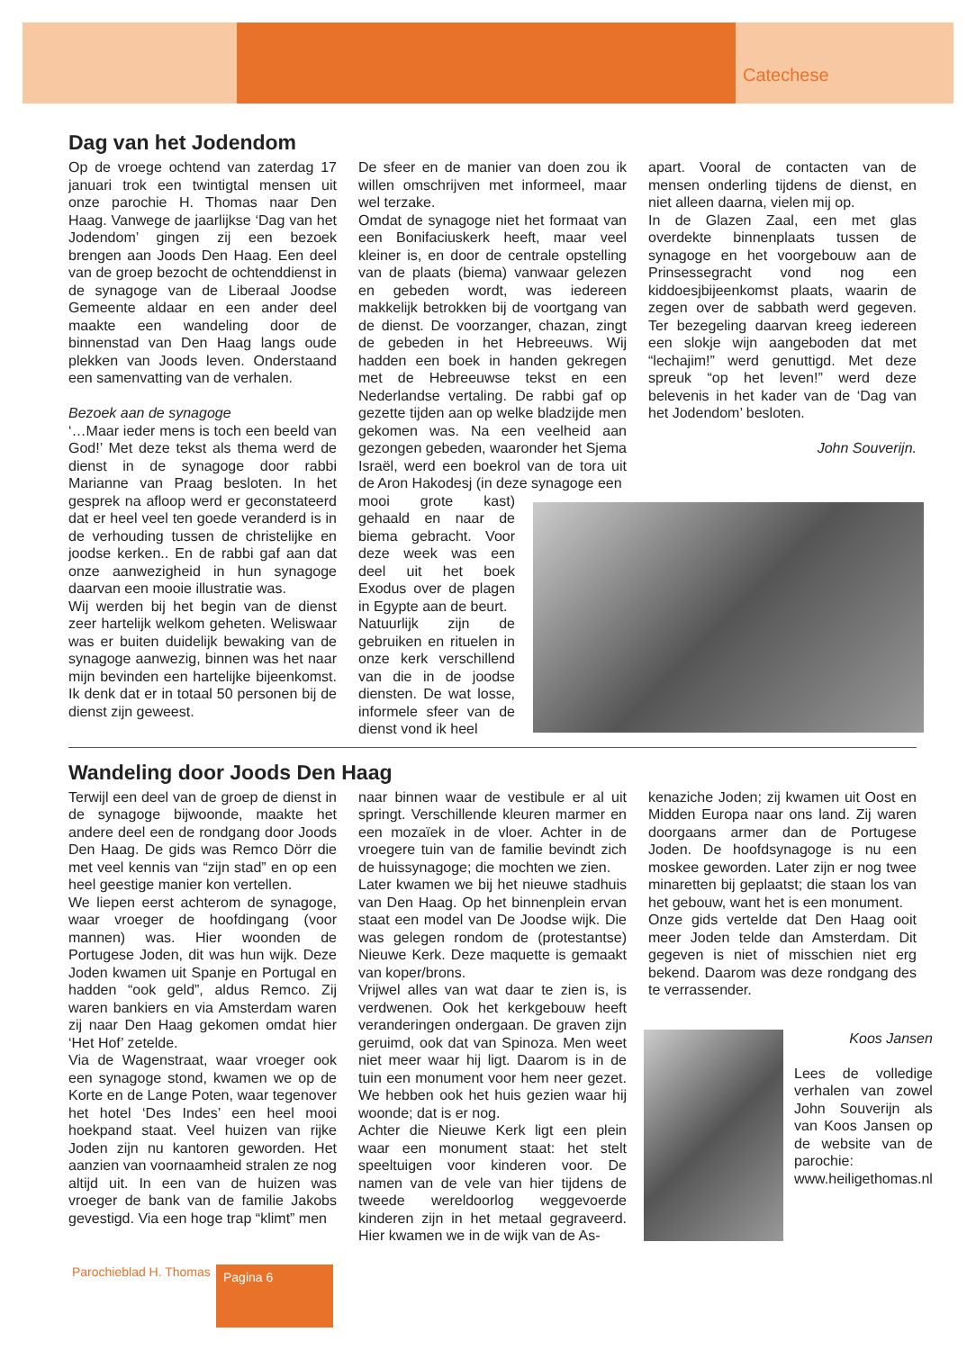Catechese
Dag van het Jodendom
Op de vroege ochtend van zaterdag 17 januari trok een twintigtal mensen uit onze parochie H. Thomas naar Den Haag. Vanwege de jaarlijkse ‘Dag van het Jodendom’ gingen zij een bezoek brengen aan Joods Den Haag. Een deel van de groep bezocht de ochtenddienst in de synagoge van de Liberaal Joodse Gemeente aldaar en een ander deel maakte een wandeling door de binnenstad van Den Haag langs oude plekken van Joods leven. Onderstaand een samenvatting van de verhalen.
Bezoek aan de synagoge
‘…Maar ieder mens is toch een beeld van God!’ Met deze tekst als thema werd de dienst in de synagoge door rabbi Marianne van Praag besloten. In het gesprek na afloop werd er geconstateerd dat er heel veel ten goede veranderd is in de verhouding tussen de christelijke en joodse kerken.. En de rabbi gaf aan dat onze aanwezigheid in hun synagoge daarvan een mooie illustratie was.
Wij werden bij het begin van de dienst zeer hartelijk welkom geheten. Weliswaar was er buiten duidelijk bewaking van de synagoge aanwezig, binnen was het naar mijn bevinden een hartelijke bijeenkomst. Ik denk dat er in totaal 50 personen bij de dienst zijn geweest.
De sfeer en de manier van doen zou ik willen omschrijven met informeel, maar wel terzake.
Omdat de synagoge niet het formaat van een Bonifaciuskerk heeft, maar veel kleiner is, en door de centrale opstelling van de plaats (biema) vanwaar gelezen en gebeden wordt, was iedereen makkelijk betrokken bij de voortgang van de dienst. De voorzanger, chazan, zingt de gebeden in het Hebreeuws. Wij hadden een boek in handen gekregen met de Hebreeuwse tekst en een Nederlandse vertaling. De rabbi gaf op gezette tijden aan op welke bladzijde men gekomen was. Na een veelheid aan gezongen gebeden, waaronder het Sjema Israël, werd een boekrol van de tora uit de Aron Hakodesj (in deze synagoge een
mooi grote kast) gehaald en naar de biema gebracht. Voor deze week was een deel uit het boek Exodus over de plagen in Egypte aan de beurt.
Natuurlijk zijn de gebruiken en rituelen in onze kerk verschillend van die in de joodse diensten. De wat losse, informele sfeer van de dienst vond ik heel
apart. Vooral de contacten van de mensen onderling tijdens de dienst, en niet alleen daarna, vielen mij op.
In de Glazen Zaal, een met glas overdekte binnenplaats tussen de synagoge en het voorgebouw aan de Prinsessegracht vond nog een kiddoesjbijeenkomst plaats, waarin de zegen over de sabbath werd gegeven. Ter bezegeling daarvan kreeg iedereen een slokje wijn aangeboden dat met “lechajim!” werd genuttigd. Met deze spreuk “op het leven!” werd deze belevenis in het kader van de ‘Dag van het Jodendom’ besloten.
John Souverijn.
Wandeling door Joods Den Haag
Terwijl een deel van de groep de dienst in de synagoge bijwoonde, maakte het andere deel een de rondgang door Joods Den Haag. De gids was Remco Dörr die met veel kennis van “zijn stad” en op een heel geestige manier kon vertellen.
We liepen eerst achterom de synagoge, waar vroeger de hoofdingang (voor mannen) was. Hier woonden de Portugese Joden, dit was hun wijk. Deze Joden kwamen uit Spanje en Portugal en hadden “ook geld”, aldus Remco. Zij waren bankiers en via Amsterdam waren zij naar Den Haag gekomen omdat hier ‘Het Hof’ zetelde.
Via de Wagenstraat, waar vroeger ook een synagoge stond, kwamen we op de Korte en de Lange Poten, waar tegenover het hotel ‘Des Indes’ een heel mooi hoekpand staat. Veel huizen van rijke Joden zijn nu kantoren geworden. Het aanzien van voornaamheid stralen ze nog altijd uit. In een van de huizen was vroeger de bank van de familie Jakobs gevestigd. Via een hoge trap “klimt” men
naar binnen waar de vestibule er al uit springt. Verschillende kleuren marmer en een mozaïek in de vloer. Achter in de vroegere tuin van de familie bevindt zich de huissynagoge; die mochten we zien.
Later kwamen we bij het nieuwe stadhuis van Den Haag. Op het binnenplein ervan staat een model van De Joodse wijk. Die was gelegen rondom de (protestantse) Nieuwe Kerk. Deze maquette is gemaakt van koper/brons.
Vrijwel alles van wat daar te zien is, is verdwenen. Ook het kerkgebouw heeft veranderingen ondergaan. De graven zijn geruimd, ook dat van Spinoza. Men weet niet meer waar hij ligt. Daarom is in de tuin een monument voor hem neer gezet. We hebben ook het huis gezien waar hij woonde; dat is er nog.
Achter die Nieuwe Kerk ligt een plein waar een monument staat: het stelt speeltuigen voor kinderen voor. De namen van de vele van hier tijdens de tweede wereldoorlog weggevoerde kinderen zijn in het metaal gegraveerd. Hier kwamen we in de wijk van de As-
kenaziche Joden; zij kwamen uit Oost en Midden Europa naar ons land. Zij waren doorgaans armer dan de Portugese Joden. De hoofdsynagoge is nu een moskee geworden. Later zijn er nog twee minaretten bij geplaatst; die staan los van het gebouw, want het is een monument.
Onze gids vertelde dat Den Haag ooit meer Joden telde dan Amsterdam. Dit gegeven is niet of misschien niet erg bekend. Daarom was deze rondgang des te verrassender.
Koos Jansen
Lees de volledige verhalen van zowel John Souverijn als van Koos Jansen op de website van de parochie: www.heiligethomas.nl
Parochieblad H. Thomas Pagina 6